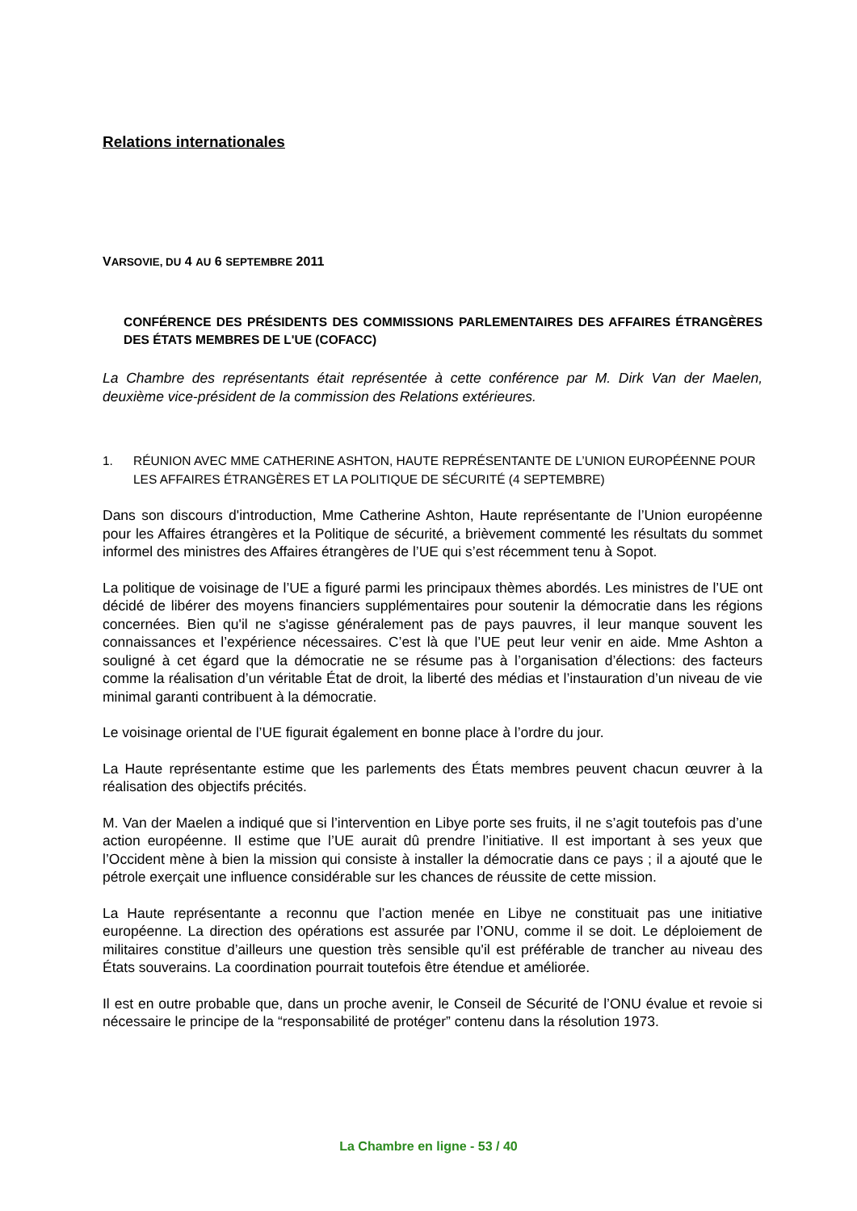Relations internationales
VARSOVIE, DU 4 AU 6 SEPTEMBRE 2011
CONFÉRENCE DES PRÉSIDENTS DES COMMISSIONS PARLEMENTAIRES DES AFFAIRES ÉTRANGÈRES DES ÉTATS MEMBRES DE L'UE (COFACC)
La Chambre des représentants était représentée à cette conférence par M. Dirk Van der Maelen, deuxième vice-président de la commission des Relations extérieures.
1. RÉUNION AVEC MME CATHERINE ASHTON, HAUTE REPRÉSENTANTE DE L’UNION EUROPÉENNE POUR LES AFFAIRES ÉTRANGÈRES ET LA POLITIQUE DE SÉCURITÉ (4 SEPTEMBRE)
Dans son discours d'introduction, Mme Catherine Ashton, Haute représentante de l’Union européenne pour les Affaires étrangères et la Politique de sécurité, a brièvement commenté les résultats du sommet informel des ministres des Affaires étrangères de l’UE qui s’est récemment tenu à Sopot.
La politique de voisinage de l’UE a figuré parmi les principaux thèmes abordés. Les ministres de l’UE ont décidé de libérer des moyens financiers supplémentaires pour soutenir la démocratie dans les régions concernées. Bien qu'il ne s'agisse généralement pas de pays pauvres, il leur manque souvent les connaissances et l’expérience nécessaires. C’est là que l’UE peut leur venir en aide. Mme Ashton a souligné à cet égard que la démocratie ne se résume pas à l’organisation d’élections: des facteurs comme la réalisation d’un véritable État de droit, la liberté des médias et l’instauration d’un niveau de vie minimal garanti contribuent à la démocratie.
Le voisinage oriental de l’UE figurait également en bonne place à l’ordre du jour.
La Haute représentante estime que les parlements des États membres peuvent chacun œuvrer à la réalisation des objectifs précités.
M. Van der Maelen a indiqué que si l’intervention en Libye porte ses fruits, il ne s’agit toutefois pas d’une action européenne. Il estime que l’UE aurait dû prendre l’initiative. Il est important à ses yeux que l’Occident mène à bien la mission qui consiste à installer la démocratie dans ce pays ; il a ajouté que le pétrole exerçait une influence considérable sur les chances de réussite de cette mission.
La Haute représentante a reconnu que l’action menée en Libye ne constituait pas une initiative européenne. La direction des opérations est assurée par l’ONU, comme il se doit. Le déploiement de militaires constitue d’ailleurs une question très sensible qu'il est préférable de trancher au niveau des États souverains. La coordination pourrait toutefois être étendue et améliorée.
Il est en outre probable que, dans un proche avenir, le Conseil de Sécurité de l’ONU évalue et revoie si nécessaire le principe de la “responsabilité de protéger” contenu dans la résolution 1973.
La Chambre en ligne - 53 / 40